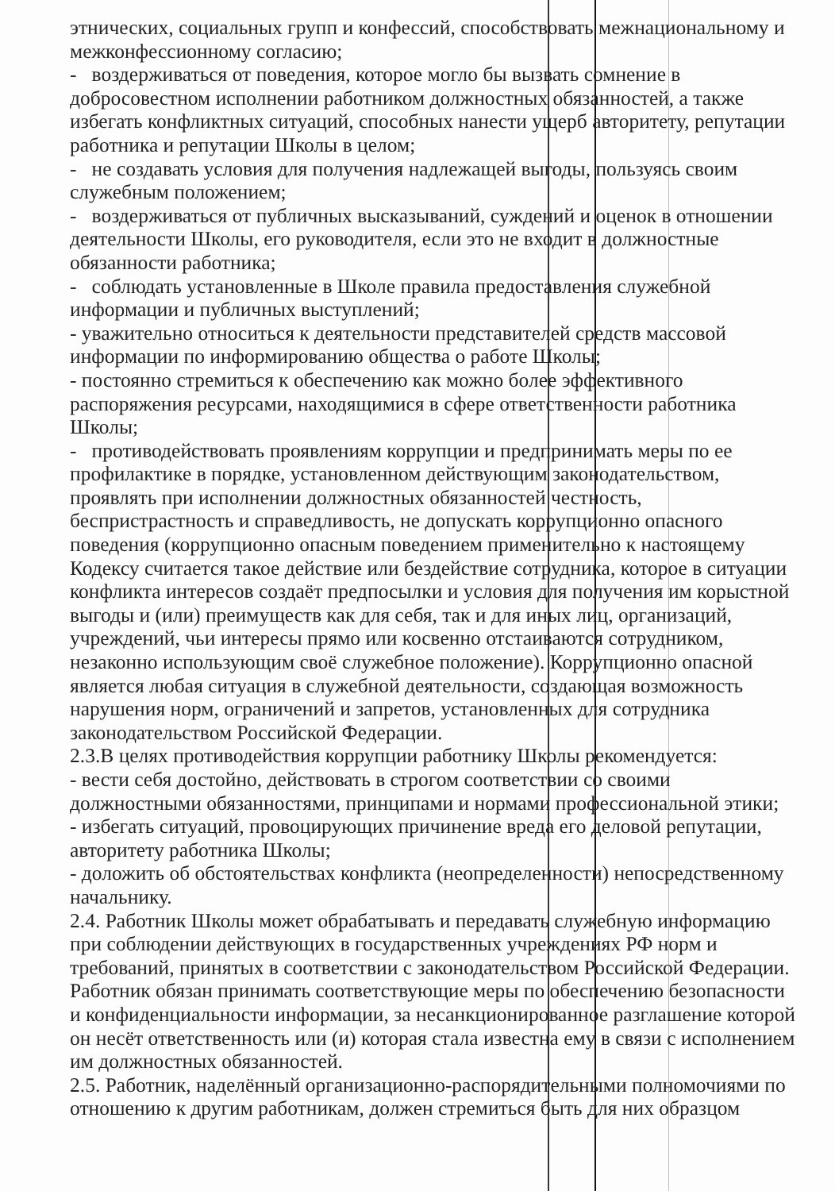этнических, социальных групп и конфессий, способствовать межнациональному и межконфессионному согласию;
- воздерживаться от поведения, которое могло бы вызвать сомнение в добросовестном исполнении работником должностных обязанностей, а также избегать конфликтных ситуаций, способных нанести ущерб авторитету, репутации работника и репутации Школы в целом;
- не создавать условия для получения надлежащей выгоды, пользуясь своим служебным положением;
- воздерживаться от публичных высказываний, суждений и оценок в отношении деятельности Школы, его руководителя, если это не входит в должностные обязанности работника;
- соблюдать установленные в Школе правила предоставления служебной информации и публичных выступлений;
- уважительно относиться к деятельности представителей средств массовой информации по информированию общества о работе Школы;
- постоянно стремиться к обеспечению как можно более эффективного распоряжения ресурсами, находящимися в сфере ответственности работника Школы;
- противодействовать проявлениям коррупции и предпринимать меры по ее профилактике в порядке, установленном действующим законодательством, проявлять при исполнении должностных обязанностей честность, беспристрастность и справедливость, не допускать коррупционно опасного поведения (коррупционно опасным поведением применительно к настоящему Кодексу считается такое действие или бездействие сотрудника, которое в ситуации конфликта интересов создаёт предпосылки и условия для получения им корыстной выгоды и (или) преимуществ как для себя, так и для иных лиц, организаций, учреждений, чьи интересы прямо или косвенно отстаиваются сотрудником, незаконно использующим своё служебное положение). Коррупционно опасной является любая ситуация в служебной деятельности, создающая возможность нарушения норм, ограничений и запретов, установленных для сотрудника законодательством Российской Федерации.
2.3.В целях противодействия коррупции работнику Школы рекомендуется:
- вести себя достойно, действовать в строгом соответствии со своими должностными обязанностями, принципами и нормами профессиональной этики;
- избегать ситуаций, провоцирующих причинение вреда его деловой репутации, авторитету работника Школы;
- доложить об обстоятельствах конфликта (неопределенности) непосредственному начальнику.
2.4. Работник Школы может обрабатывать и передавать служебную информацию при соблюдении действующих в государственных учреждениях РФ норм и требований, принятых в соответствии с законодательством Российской Федерации. Работник обязан принимать соответствующие меры по обеспечению безопасности и конфиденциальности информации, за несанкционированное разглашение которой он несёт ответственность или (и) которая стала известна ему в связи с исполнением им должностных обязанностей.
2.5. Работник, наделённый организационно-распорядительными полномочиями по отношению к другим работникам, должен стремиться быть для них образцом